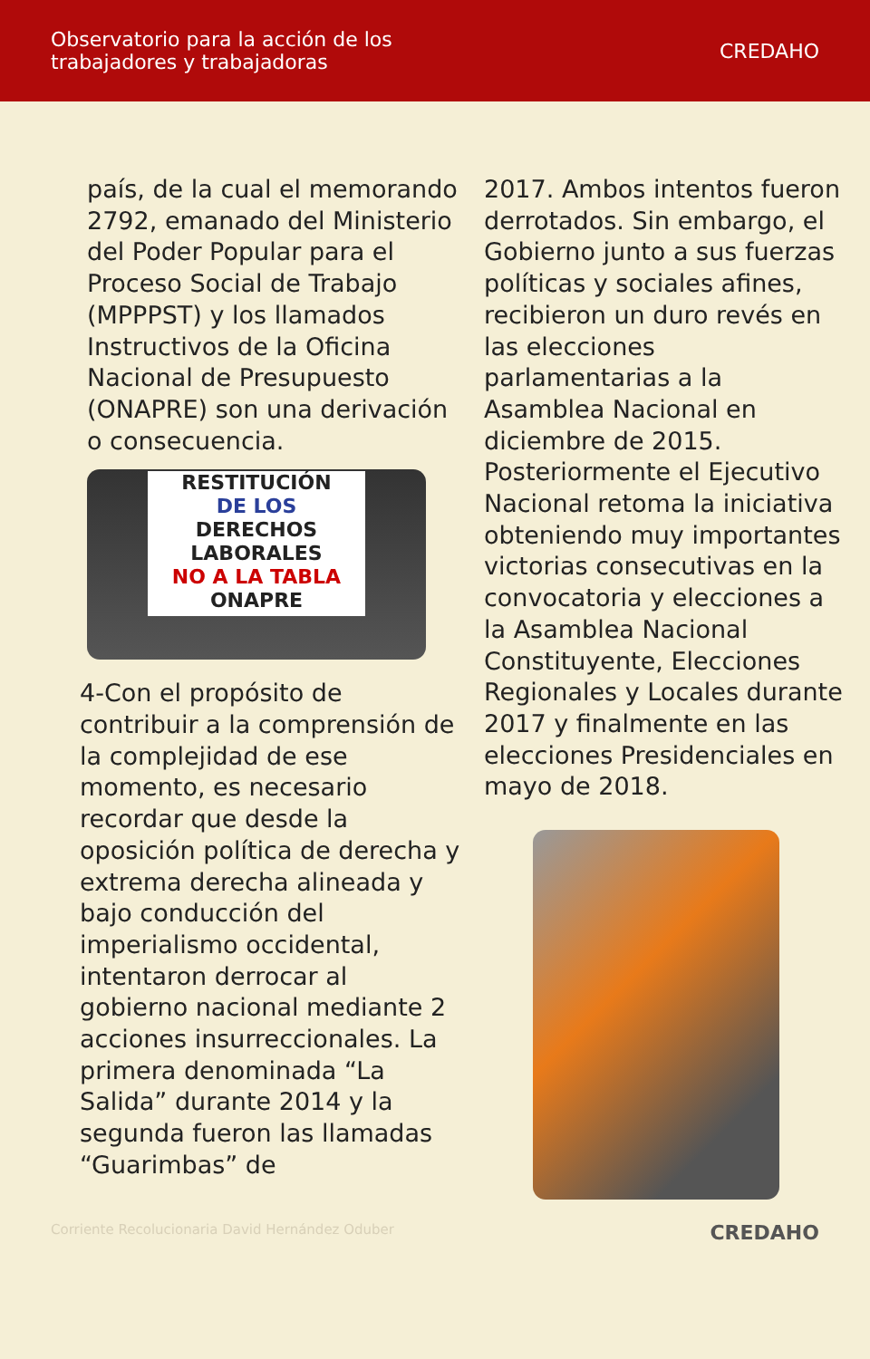Observatorio para la acción de los
trabajadores y trabajadoras
CREDAHO
país, de la cual el memorando 2792, emanado del Ministerio del Poder Popular para el Proceso Social de Trabajo (MPPPST) y los llamados Instructivos de la Oficina Nacional de Presupuesto (ONAPRE) son una derivación o consecuencia.
RESTITUCIÓN
DE LOS
DERECHOS LABORALES
NO A LA TABLA
ONAPRE
4-Con el propósito de contribuir a la comprensión de la complejidad de ese momento, es necesario recordar que desde la oposición política de derecha y extrema derecha alineada y bajo conducción del imperialismo occidental, intentaron derrocar al gobierno nacional mediante 2 acciones insurreccionales. La primera denominada “La Salida” durante 2014 y la segunda fueron las llamadas “Guarimbas” de
2017. Ambos intentos fueron derrotados. Sin embargo, el Gobierno junto a sus fuerzas políticas y sociales afines, recibieron un duro revés en las elecciones parlamentarias a la Asamblea Nacional en diciembre de 2015. Posteriormente el Ejecutivo Nacional retoma la iniciativa obteniendo muy importantes victorias consecutivas en la convocatoria y elecciones a la Asamblea Nacional Constituyente, Elecciones Regionales y Locales durante 2017 y finalmente en las elecciones Presidenciales en mayo de 2018.
Corriente Recolucionaria David Hernández Oduber CREDAHO